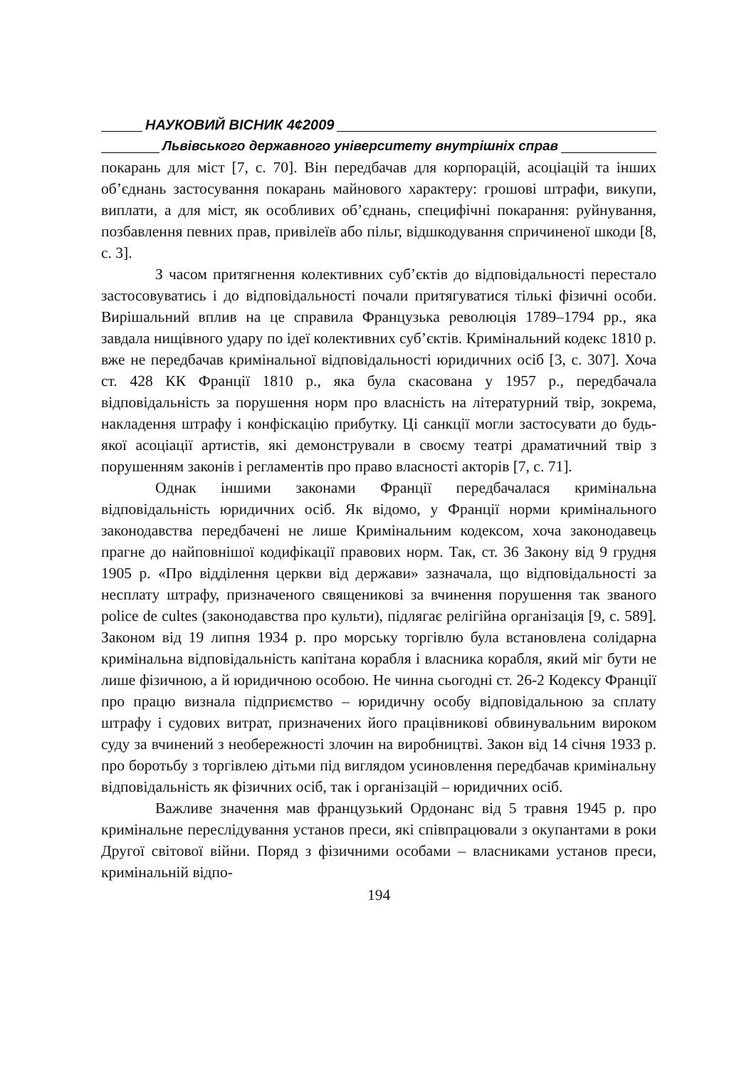НАУКОВИЙ ВІСНИК 4¢2009
Львівського державного університету внутрішніх справ
покарань для міст [7, с. 70]. Він передбачав для корпорацій, асоціацій та інших об’єднань застосування покарань майнового характеру: грошові штрафи, викупи, виплати, а для міст, як особливих об’єднань, специфічні покарання: руйнування, позбавлення певних прав, привілеїв або пільг, відшкодування спричиненої шкоди [8, с. 3].
З часом притягнення колективних суб’єктів до відповідальності перестало застосовуватись і до відповідальності почали притягуватися тількі фізичні особи. Вирішальний вплив на це справила Французька революція 1789–1794 рр., яка завдала нищівного удару по ідеї колективних суб’єктів. Кримінальний кодекс 1810 р. вже не передбачав кримінальної відповідальності юридичних осіб [3, с. 307]. Хоча ст. 428 КК Франції 1810 р., яка була скасована у 1957 р., передбачала відповідальність за порушення норм про власність на літературний твір, зокрема, накладення штрафу і конфіскацію прибутку. Ці санкції могли застосувати до будь-якої асоціації артистів, які демонстрували в своєму театрі драматичний твір з порушенням законів і регламентів про право власності акторів [7, с. 71].
Однак іншими законами Франції передбачалася кримінальна відповідальність юридичних осіб. Як відомо, у Франції норми кримінального законодавства передбачені не лише Кримінальним кодексом, хоча законодавець прагне до найповнішої кодифікації правових норм. Так, ст. 36 Закону від 9 грудня 1905 р. «Про відділення церкви від держави» зазначала, що відповідальності за несплату штрафу, призначеного священикові за вчинення порушення так званого police de cultes (законодавства про культи), підлягає релігійна організація [9, с. 589]. Законом від 19 липня 1934 р. про морську торгівлю була встановлена солідарна кримінальна відповідальність капітана корабля і власника корабля, який міг бути не лише фізичною, а й юридичною особою. Не чинна сьогодні ст. 26-2 Кодексу Франції про працю визнала підприємство – юридичну особу відповідальною за сплату штрафу і судових витрат, призначених його працівникові обвинувальним вироком суду за вчинений з необережності злочин на виробництві. Закон від 14 січня 1933 р. про боротьбу з торгівлею дітьми під виглядом усиновлення передбачав кримінальну відповідальність як фізичних осіб, так і організацій – юридичних осіб.
Важливе значення мав французький Ордонанс від 5 травня 1945 р. про кримінальне переслідування установ преси, які співпрацювали з окупантами в роки Другої світової війни. Поряд з фізичними особами – власниками установ преси, кримінальній відпо-
194